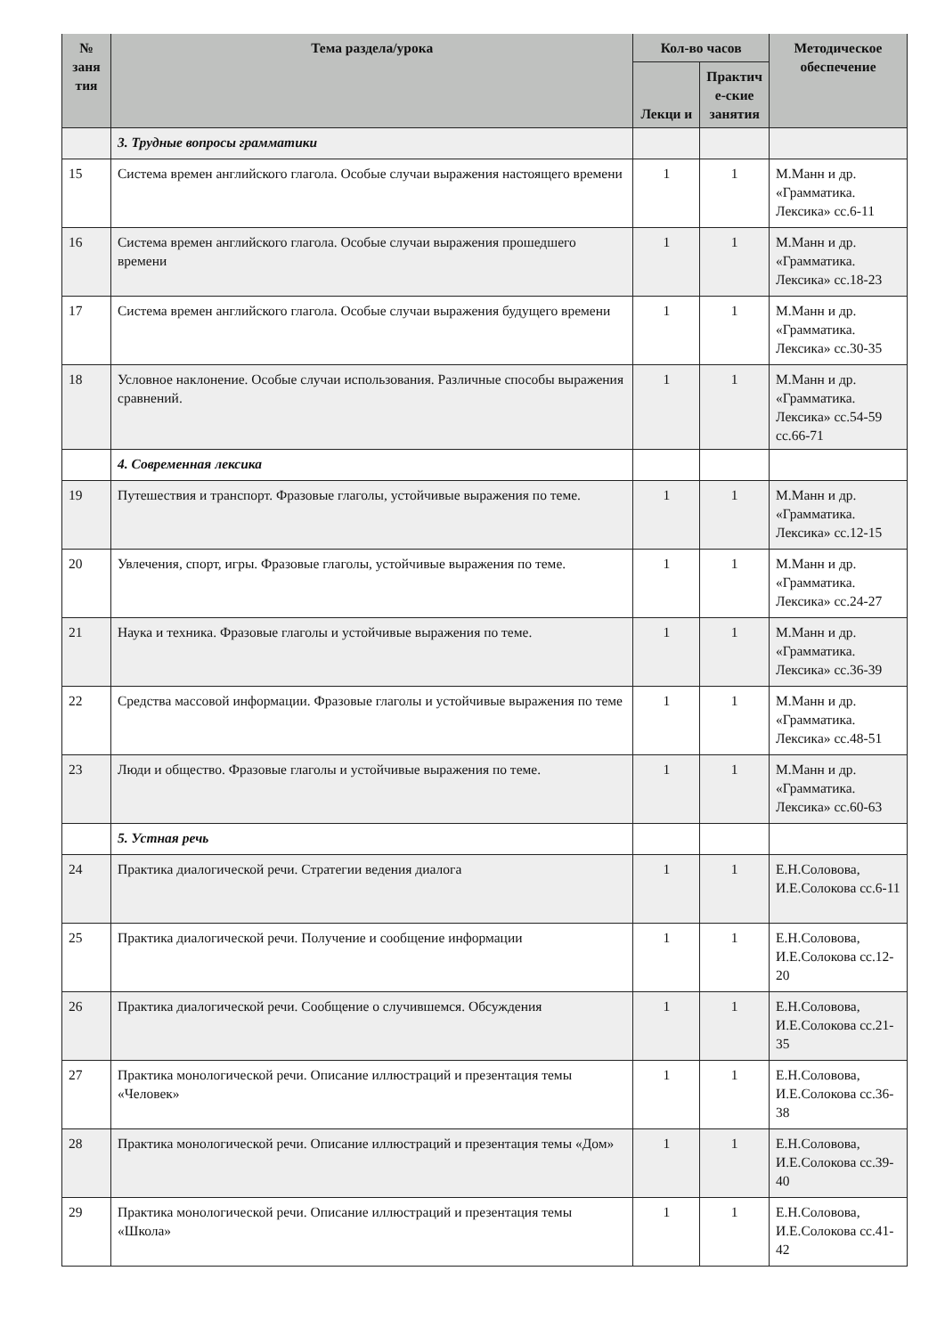| № заня тия | Тема раздела/урока | Кол-во часов | | Методическое обеспечение |
| --- | --- | --- | --- | --- |
| | | Лекци и | Практич е-ские занятия | |
| | 3. Трудные вопросы грамматики | | | |
| 15 | Система времен английского глагола. Особые случаи выражения настоящего времени | 1 | 1 | М.Манн и др. «Грамматика. Лексика» сс.6-11 |
| 16 | Система времен английского глагола. Особые случаи выражения прошедшего времени | 1 | 1 | М.Манн и др. «Грамматика. Лексика» сс.18-23 |
| 17 | Система времен английского глагола. Особые случаи выражения будущего времени | 1 | 1 | М.Манн и др. «Грамматика. Лексика» сс.30-35 |
| 18 | Условное наклонение. Особые случаи использования. Различные способы выражения сравнений. | 1 | 1 | М.Манн и др. «Грамматика. Лексика» сс.54-59 сс.66-71 |
| | 4. Современная лексика | | | |
| 19 | Путешествия и транспорт. Фразовые глаголы, устойчивые выражения по теме. | 1 | 1 | М.Манн и др. «Грамматика. Лексика» сс.12-15 |
| 20 | Увлечения, спорт, игры. Фразовые глаголы, устойчивые выражения по теме. | 1 | 1 | М.Манн и др. «Грамматика. Лексика» сс.24-27 |
| 21 | Наука и техника. Фразовые глаголы и устойчивые выражения по теме. | 1 | 1 | М.Манн и др. «Грамматика. Лексика» сс.36-39 |
| 22 | Средства массовой информации. Фразовые глаголы и устойчивые выражения по теме | 1 | 1 | М.Манн и др. «Грамматика. Лексика» сс.48-51 |
| 23 | Люди и общество. Фразовые глаголы и устойчивые выражения по теме. | 1 | 1 | М.Манн и др. «Грамматика. Лексика» сс.60-63 |
| | 5. Устная речь | | | |
| 24 | Практика диалогической речи. Стратегии ведения диалога | 1 | 1 | Е.Н.Соловова, И.Е.Солокова сс.6-11 |
| 25 | Практика диалогической речи. Получение и сообщение информации | 1 | 1 | Е.Н.Соловова, И.Е.Солокова сс.12-20 |
| 26 | Практика диалогической речи. Сообщение о случившемся. Обсуждения | 1 | 1 | Е.Н.Соловова, И.Е.Солокова сс.21-35 |
| 27 | Практика монологической речи. Описание иллюстраций и презентация темы «Человек» | 1 | 1 | Е.Н.Соловова, И.Е.Солокова сс.36-38 |
| 28 | Практика монологической речи. Описание иллюстраций и презентация темы «Дом» | 1 | 1 | Е.Н.Соловова, И.Е.Солокова сс.39-40 |
| 29 | Практика монологической речи. Описание иллюстраций и презентация темы «Школа» | 1 | 1 | Е.Н.Соловова, И.Е.Солокова сс.41-42 |